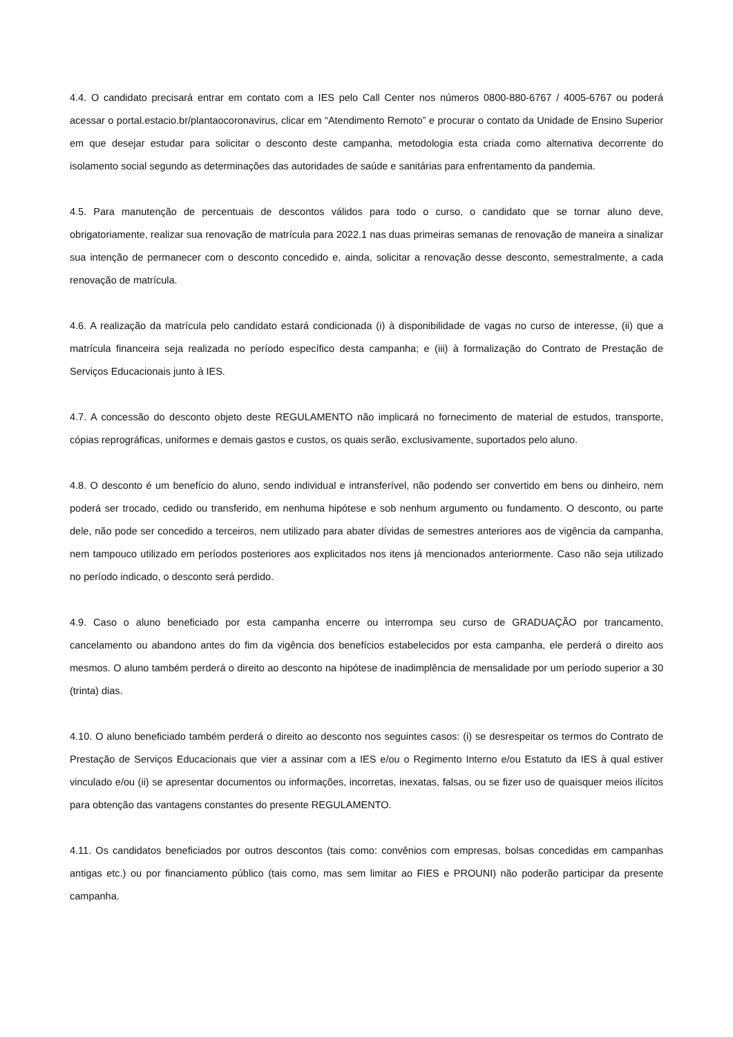4.4. O candidato precisará entrar em contato com a IES pelo Call Center nos números 0800-880-6767 / 4005-6767 ou poderá acessar o portal.estacio.br/plantaocoronavirus, clicar em “Atendimento Remoto” e procurar o contato da Unidade de Ensino Superior em que desejar estudar para solicitar o desconto deste campanha, metodologia esta criada como alternativa decorrente do isolamento social segundo as determinações das autoridades de saúde e sanitárias para enfrentamento da pandemia.
4.5. Para manutenção de percentuais de descontos válidos para todo o curso, o candidato que se tornar aluno deve, obrigatoriamente, realizar sua renovação de matrícula para 2022.1 nas duas primeiras semanas de renovação de maneira a sinalizar sua intenção de permanecer com o desconto concedido e, ainda, solicitar a renovação desse desconto, semestralmente, a cada renovação de matrícula.
4.6. A realização da matrícula pelo candidato estará condicionada (i) à disponibilidade de vagas no curso de interesse, (ii) que a matrícula financeira seja realizada no período específico desta campanha; e (iii) à formalização do Contrato de Prestação de Serviços Educacionais junto à IES.
4.7. A concessão do desconto objeto deste REGULAMENTO não implicará no fornecimento de material de estudos, transporte, cópias reprográficas, uniformes e demais gastos e custos, os quais serão, exclusivamente, suportados pelo aluno.
4.8. O desconto é um benefício do aluno, sendo individual e intransferível, não podendo ser convertido em bens ou dinheiro, nem poderá ser trocado, cedido ou transferido, em nenhuma hipótese e sob nenhum argumento ou fundamento. O desconto, ou parte dele, não pode ser concedido a terceiros, nem utilizado para abater dívidas de semestres anteriores aos de vigência da campanha, nem tampouco utilizado em períodos posteriores aos explicitados nos itens já mencionados anteriormente. Caso não seja utilizado no período indicado, o desconto será perdido.
4.9. Caso o aluno beneficiado por esta campanha encerre ou interrompa seu curso de GRADUAÇÃO por trancamento, cancelamento ou abandono antes do fim da vigência dos benefícios estabelecidos por esta campanha, ele perderá o direito aos mesmos. O aluno também perderá o direito ao desconto na hipótese de inadimplência de mensalidade por um período superior a 30 (trinta) dias.
4.10. O aluno beneficiado também perderá o direito ao desconto nos seguintes casos: (i) se desrespeitar os termos do Contrato de Prestação de Serviços Educacionais que vier a assinar com a IES e/ou o Regimento Interno e/ou Estatuto da IES à qual estiver vinculado e/ou (ii) se apresentar documentos ou informações, incorretas, inexatas, falsas, ou se fizer uso de quaisquer meios ilícitos para obtenção das vantagens constantes do presente REGULAMENTO.
4.11. Os candidatos beneficiados por outros descontos (tais como: convênios com empresas, bolsas concedidas em campanhas antigas etc.) ou por financiamento público (tais como, mas sem limitar ao FIES e PROUNI) não poderão participar da presente campanha.